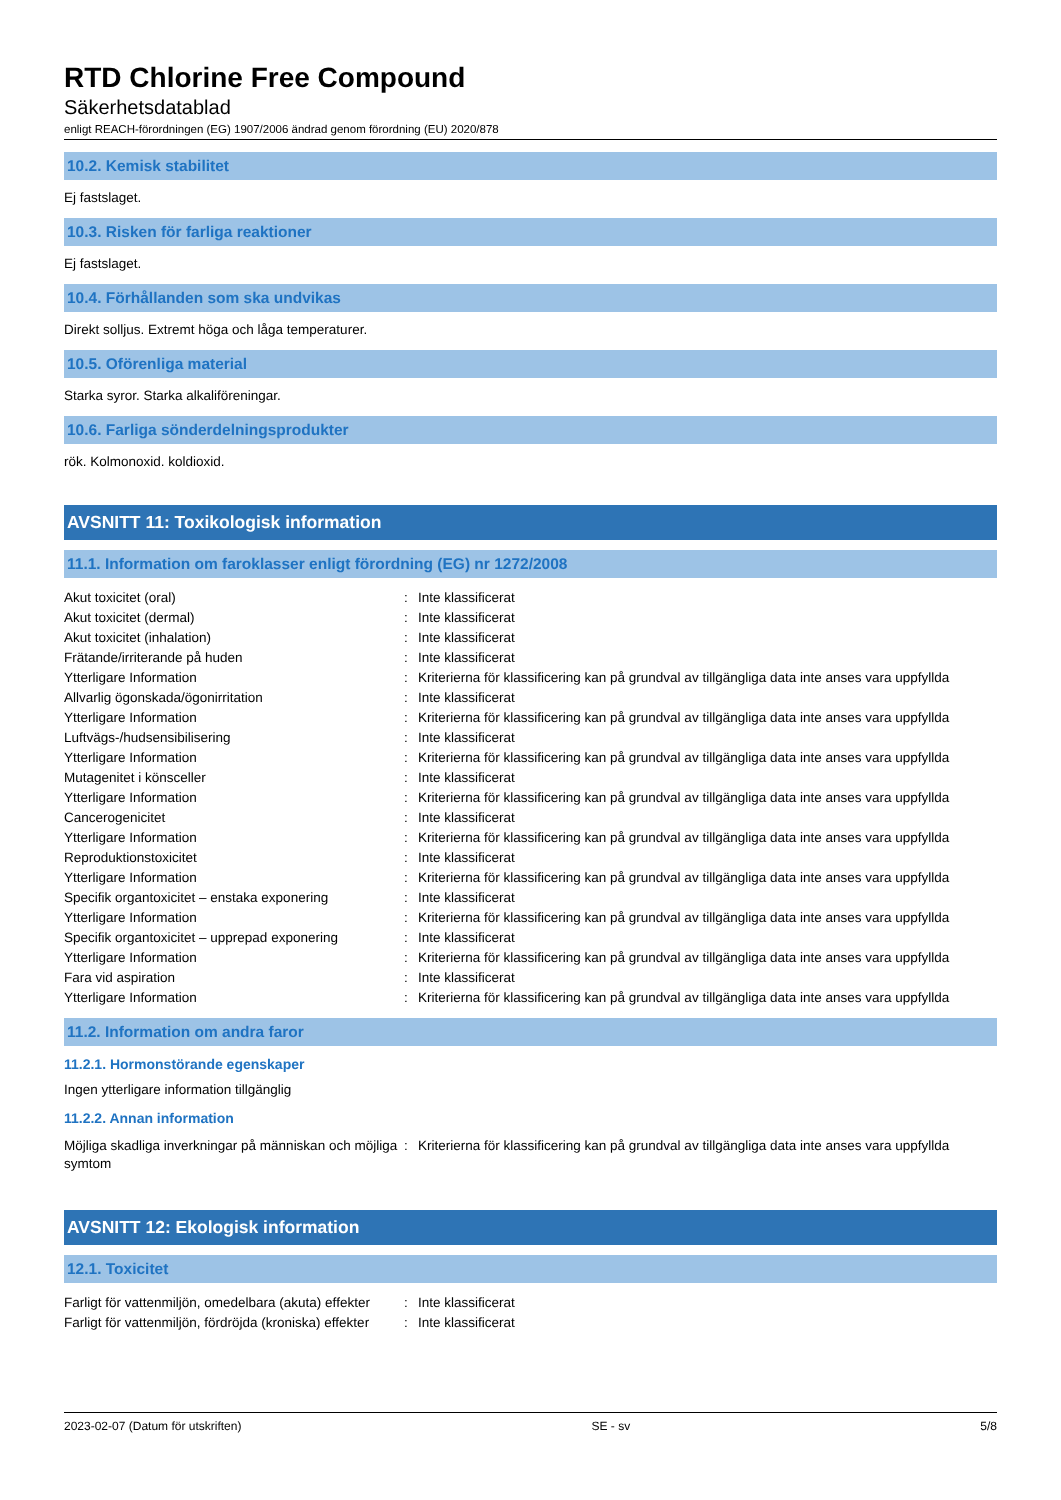RTD Chlorine Free Compound
Säkerhetsdatablad
enligt REACH-förordningen (EG) 1907/2006 ändrad genom förordning (EU) 2020/878
10.2. Kemisk stabilitet
Ej fastslaget.
10.3. Risken för farliga reaktioner
Ej fastslaget.
10.4. Förhållanden som ska undvikas
Direkt solljus. Extremt höga och låga temperaturer.
10.5. Oförenliga material
Starka syror. Starka alkaliföreningar.
10.6. Farliga sönderdelningsprodukter
rök. Kolmonoxid. koldioxid.
AVSNITT 11: Toxikologisk information
11.1. Information om faroklasser enligt förordning (EG) nr 1272/2008
| Akut toxicitet (oral) | : | Inte klassificerat |
| Akut toxicitet (dermal) | : | Inte klassificerat |
| Akut toxicitet (inhalation) | : | Inte klassificerat |
| Frätande/irriterande på huden | : | Inte klassificerat |
| Ytterligare Information | : | Kriterierna för klassificering kan på grundval av tillgängliga data inte anses vara uppfyllda |
| Allvarlig ögonskada/ögonirritation | : | Inte klassificerat |
| Ytterligare Information | : | Kriterierna för klassificering kan på grundval av tillgängliga data inte anses vara uppfyllda |
| Luftvägs-/hudsensibilisering | : | Inte klassificerat |
| Ytterligare Information | : | Kriterierna för klassificering kan på grundval av tillgängliga data inte anses vara uppfyllda |
| Mutagenitet i könsceller | : | Inte klassificerat |
| Ytterligare Information | : | Kriterierna för klassificering kan på grundval av tillgängliga data inte anses vara uppfyllda |
| Cancerogenicitet | : | Inte klassificerat |
| Ytterligare Information | : | Kriterierna för klassificering kan på grundval av tillgängliga data inte anses vara uppfyllda |
| Reproduktionstoxicitet | : | Inte klassificerat |
| Ytterligare Information | : | Kriterierna för klassificering kan på grundval av tillgängliga data inte anses vara uppfyllda |
| Specifik organtoxicitet – enstaka exponering | : | Inte klassificerat |
| Ytterligare Information | : | Kriterierna för klassificering kan på grundval av tillgängliga data inte anses vara uppfyllda |
| Specifik organtoxicitet – upprepad exponering | : | Inte klassificerat |
| Ytterligare Information | : | Kriterierna för klassificering kan på grundval av tillgängliga data inte anses vara uppfyllda |
| Fara vid aspiration | : | Inte klassificerat |
| Ytterligare Information | : | Kriterierna för klassificering kan på grundval av tillgängliga data inte anses vara uppfyllda |
11.2. Information om andra faror
11.2.1. Hormonstörande egenskaper
Ingen ytterligare information tillgänglig
11.2.2. Annan information
| Möjliga skadliga inverkningar på människan och möjliga symtom | : | Kriterierna för klassificering kan på grundval av tillgängliga data inte anses vara uppfyllda |
AVSNITT 12: Ekologisk information
12.1. Toxicitet
| Farligt för vattenmiljön, omedelbara (akuta) effekter | : | Inte klassificerat |
| Farligt för vattenmiljön, fördröjda (kroniska) effekter | : | Inte klassificerat |
2023-02-07 (Datum för utskriften) SE - sv 5/8